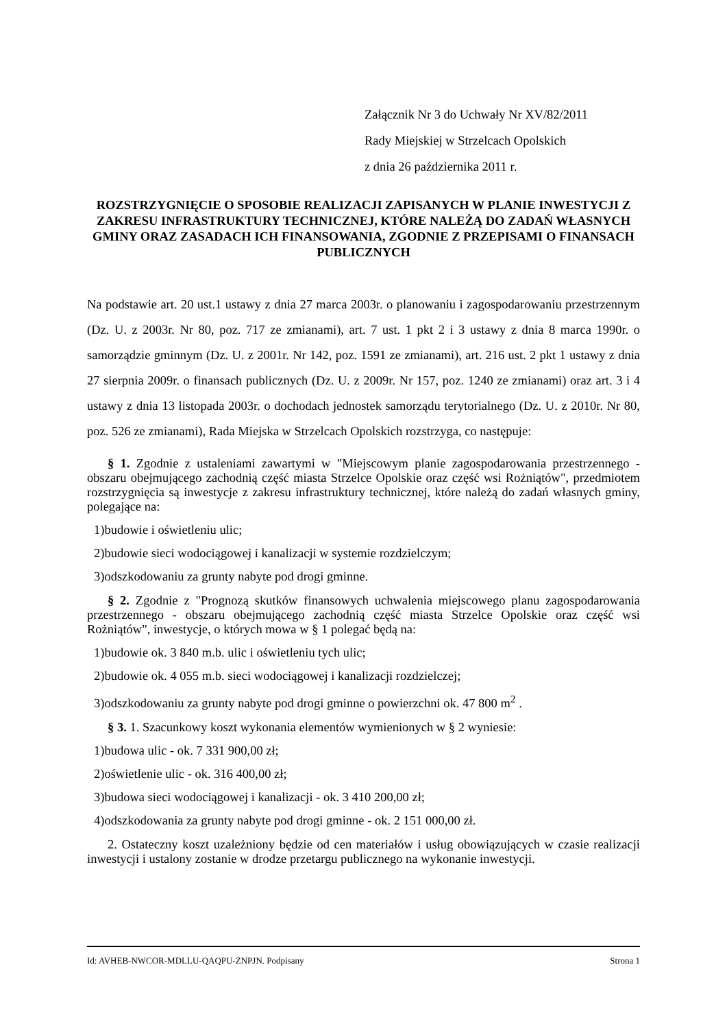Załącznik Nr 3 do Uchwały Nr XV/82/2011
Rady Miejskiej w Strzelcach Opolskich
z dnia 26 października 2011 r.
ROZSTRZYGNIĘCIE O SPOSOBIE REALIZACJI ZAPISANYCH W PLANIE INWESTYCJI Z ZAKRESU INFRASTRUKTURY TECHNICZNEJ, KTÓRE NALEŻĄ DO ZADAŃ WŁASNYCH GMINY ORAZ ZASADACH ICH FINANSOWANIA, ZGODNIE Z PRZEPISAMI O FINANSACH PUBLICZNYCH
Na podstawie art. 20 ust.1 ustawy z dnia 27 marca 2003r. o planowaniu i zagospodarowaniu przestrzennym (Dz. U. z 2003r. Nr 80, poz. 717 ze zmianami), art. 7 ust. 1 pkt 2 i 3 ustawy z dnia 8 marca 1990r. o samorządzie gminnym (Dz. U. z 2001r. Nr 142, poz. 1591 ze zmianami), art. 216 ust. 2 pkt 1 ustawy z dnia 27 sierpnia 2009r. o finansach publicznych (Dz. U. z 2009r. Nr 157, poz. 1240 ze zmianami) oraz art. 3 i 4 ustawy z dnia 13 listopada 2003r. o dochodach jednostek samorządu terytorialnego (Dz. U. z 2010r. Nr 80, poz. 526 ze zmianami), Rada Miejska w Strzelcach Opolskich rozstrzyga, co następuje:
§ 1. Zgodnie z ustaleniami zawartymi w "Miejscowym planie zagospodarowania przestrzennego - obszaru obejmującego zachodnią część miasta Strzelce Opolskie oraz część wsi Rożniątów", przedmiotem rozstrzygnięcia są inwestycje z zakresu infrastruktury technicznej, które należą do zadań własnych gminy, polegające na:
1)budowie i oświetleniu ulic;
2)budowie sieci wodociągowej i kanalizacji w systemie rozdzielczym;
3)odszkodowaniu za grunty nabyte pod drogi gminne.
§ 2. Zgodnie z "Prognozą skutków finansowych uchwalenia miejscowego planu zagospodarowania przestrzennego - obszaru obejmującego zachodnią część miasta Strzelce Opolskie oraz część wsi Rożniątów", inwestycje, o których mowa w § 1 polegać będą na:
1)budowie ok. 3 840 m.b. ulic i oświetleniu tych ulic;
2)budowie ok. 4 055 m.b. sieci wodociągowej i kanalizacji rozdzielczej;
3)odszkodowaniu za grunty nabyte pod drogi gminne o powierzchni ok. 47 800 m<sup>2</sup> .
§ 3. 1. Szacunkowy koszt wykonania elementów wymienionych w § 2 wyniesie:
1)budowa ulic - ok. 7 331 900,00 zł;
2)oświetlenie ulic - ok. 316 400,00 zł;
3)budowa sieci wodociągowej i kanalizacji - ok. 3 410 200,00 zł;
4)odszkodowania za grunty nabyte pod drogi gminne - ok. 2 151 000,00 zł.
2. Ostateczny koszt uzależniony będzie od cen materiałów i usług obowiązujących w czasie realizacji inwestycji i ustalony zostanie w drodze przetargu publicznego na wykonanie inwestycji.
Id: AVHEB-NWCOR-MDLLU-QAQPU-ZNPJN. Podpisany Strona 1